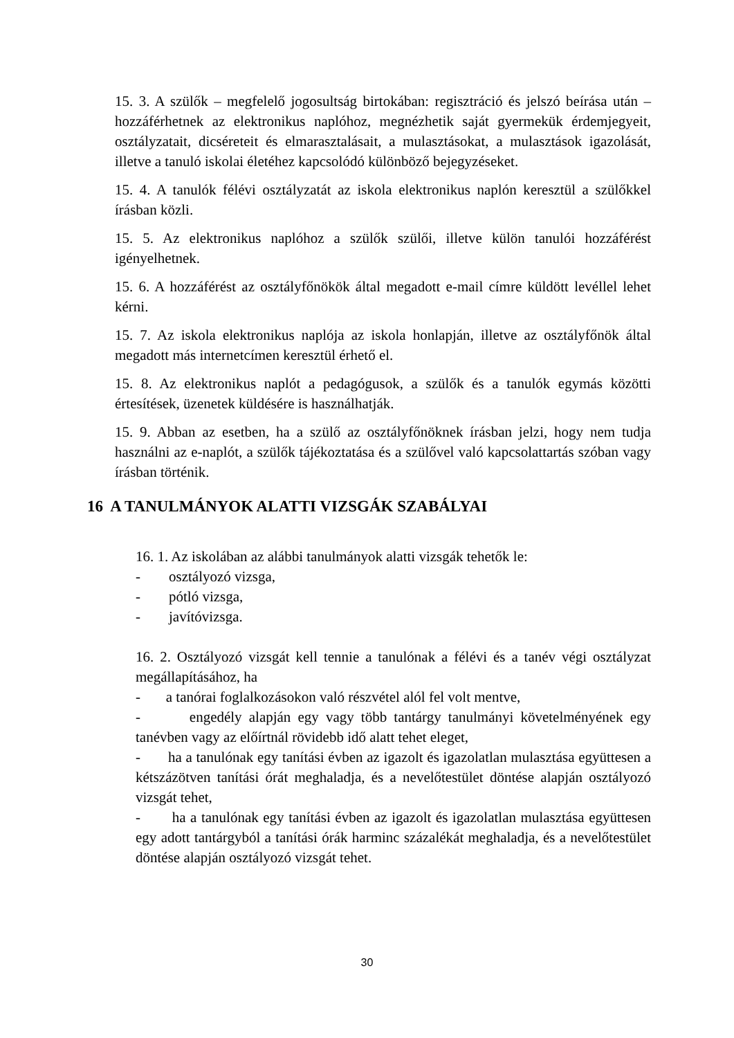15. 3. A szülők – megfelelő jogosultság birtokában: regisztráció és jelszó beírása után – hozzáférhetnek az elektronikus naplóhoz, megnézhetik saját gyermekük érdemjegyeit, osztályzatait, dicséreteit és elmarasztalásait, a mulasztásokat, a mulasztások igazolását, illetve a tanuló iskolai életéhez kapcsolódó különböző bejegyzéseket.
15. 4. A tanulók félévi osztályzatát az iskola elektronikus naplón keresztül a szülőkkel írásban közli.
15. 5. Az elektronikus naplóhoz a szülők szülői, illetve külön tanulói hozzáférést igényelhetnek.
15. 6. A hozzáférést az osztályfőnökök által megadott e-mail címre küldött levéllel lehet kérni.
15. 7. Az iskola elektronikus naplója az iskola honlapján, illetve az osztályfőnök által megadott más internetcímen keresztül érhető el.
15. 8. Az elektronikus naplót a pedagógusok, a szülők és a tanulók egymás közötti értesítések, üzenetek küldésére is használhatják.
15. 9. Abban az esetben, ha a szülő az osztályfőnöknek írásban jelzi, hogy nem tudja használni az e-naplót, a szülők tájékoztatása és a szülővel való kapcsolattartás szóban vagy írásban történik.
16 A TANULMÁNYOK ALATTI VIZSGÁK SZABÁLYAI
16. 1. Az iskolában az alábbi tanulmányok alatti vizsgák tehetők le:
- osztályozó vizsga,
- pótló vizsga,
- javítóvizsga.
16. 2. Osztályozó vizsgát kell tennie a tanulónak a félévi és a tanév végi osztályzat megállapításához, ha
- a tanórai foglalkozásokon való részvétel alól fel volt mentve,
- engedély alapján egy vagy több tantárgy tanulmányi követelményének egy tanévben vagy az előírtnál rövidebb idő alatt tehet eleget,
- ha a tanulónak egy tanítási évben az igazolt és igazolatlan mulasztása együttesen a kétszázötven tanítási órát meghaladja, és a nevelőtestület döntése alapján osztályozó vizsgát tehet,
- ha a tanulónak egy tanítási évben az igazolt és igazolatlan mulasztása együttesen egy adott tantárgyból a tanítási órák harminc százalékát meghaladja, és a nevelőtestület döntése alapján osztályozó vizsgát tehet.
30